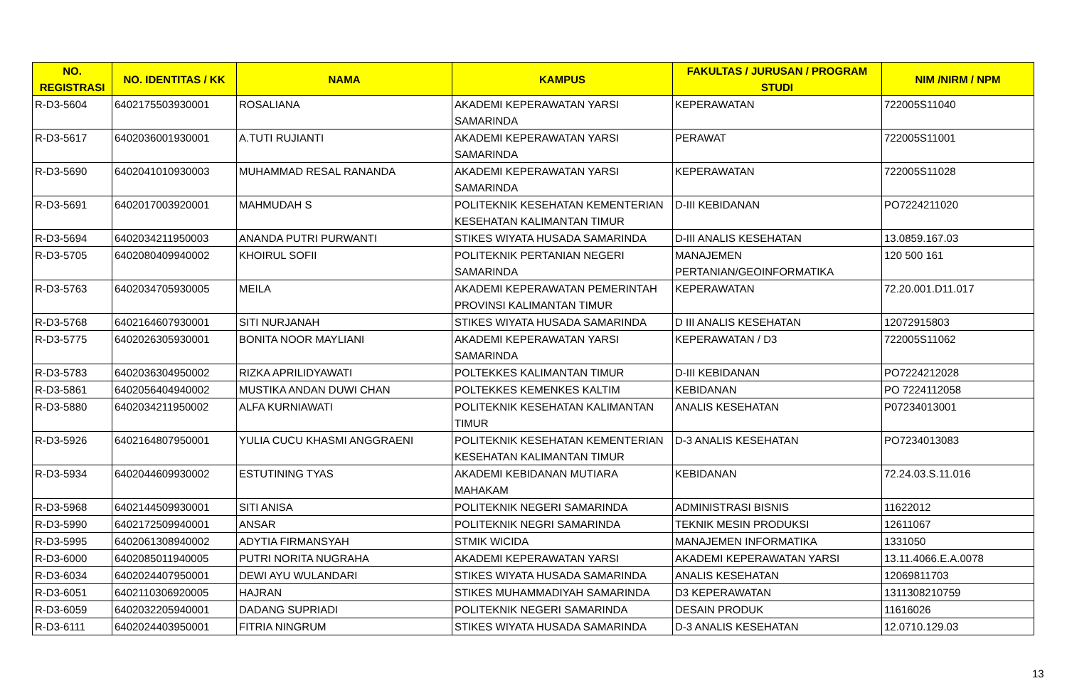| NO. REGISTRASI | NO. IDENTITAS / KK | NAMA | KAMPUS | FAKULTAS / JURUSAN / PROGRAM STUDI | NIM /NIRM / NPM |
| --- | --- | --- | --- | --- | --- |
| R-D3-5604 | 6402175503930001 | ROSALIANA | AKADEMI KEPERAWATAN YARSI SAMARINDA | KEPERAWATAN | 722005S11040 |
| R-D3-5617 | 6402036001930001 | A.TUTI RUJIANTI | AKADEMI KEPERAWATAN YARSI SAMARINDA | PERAWAT | 722005S11001 |
| R-D3-5690 | 6402041010930003 | MUHAMMAD RESAL RANANDA | AKADEMI KEPERAWATAN YARSI SAMARINDA | KEPERAWATAN | 722005S11028 |
| R-D3-5691 | 6402017003920001 | MAHMUDAH S | POLITEKNIK KESEHATAN KEMENTERIAN KESEHATAN KALIMANTAN TIMUR | D-III KEBIDANAN | PO7224211020 |
| R-D3-5694 | 6402034211950003 | ANANDA PUTRI PURWANTI | STIKES WIYATA HUSADA SAMARINDA | D-III ANALIS KESEHATAN | 13.0859.167.03 |
| R-D3-5705 | 6402080409940002 | KHOIRUL SOFII | POLITEKNIK PERTANIAN NEGERI SAMARINDA | MANAJEMEN PERTANIAN/GEOINFORMATIKA | 120 500 161 |
| R-D3-5763 | 6402034705930005 | MEILA | AKADEMI KEPERAWATAN PEMERINTAH PROVINSI KALIMANTAN TIMUR | KEPERAWATAN | 72.20.001.D11.017 |
| R-D3-5768 | 6402164607930001 | SITI NURJANAH | STIKES WIYATA HUSADA SAMARINDA | D III ANALIS KESEHATAN | 12072915803 |
| R-D3-5775 | 6402026305930001 | BONITA NOOR MAYLIANI | AKADEMI KEPERAWATAN YARSI SAMARINDA | KEPERAWATAN / D3 | 722005S11062 |
| R-D3-5783 | 6402036304950002 | RIZKA APRILIDYAWATI | POLTEKKES KALIMANTAN TIMUR | D-III KEBIDANAN | PO7224212028 |
| R-D3-5861 | 6402056404940002 | MUSTIKA ANDAN DUWI CHAN | POLTEKKES KEMENKES KALTIM | KEBIDANAN | PO 7224112058 |
| R-D3-5880 | 6402034211950002 | ALFA KURNIAWATI | POLITEKNIK KESEHATAN KALIMANTAN TIMUR | ANALIS KESEHATAN | P07234013001 |
| R-D3-5926 | 6402164807950001 | YULIA CUCU KHASMI ANGGRAENI | POLITEKNIK KESEHATAN KEMENTERIAN KESEHATAN KALIMANTAN TIMUR | D-3 ANALIS KESEHATAN | PO7234013083 |
| R-D3-5934 | 6402044609930002 | ESTUTINING TYAS | AKADEMI KEBIDANAN MUTIARA MAHAKAM | KEBIDANAN | 72.24.03.S.11.016 |
| R-D3-5968 | 6402144509930001 | SITI ANISA | POLITEKNIK NEGERI SAMARINDA | ADMINISTRASI BISNIS | 11622012 |
| R-D3-5990 | 6402172509940001 | ANSAR | POLITEKNIK NEGRI SAMARINDA | TEKNIK MESIN PRODUKSI | 12611067 |
| R-D3-5995 | 6402061308940002 | ADYTIA FIRMANSYAH | STMIK WICIDA | MANAJEMEN INFORMATIKA | 1331050 |
| R-D3-6000 | 6402085011940005 | PUTRI NORITA NUGRAHA | AKADEMI KEPERAWATAN YARSI | AKADEMI KEPERAWATAN YARSI | 13.11.4066.E.A.0078 |
| R-D3-6034 | 6402024407950001 | DEWI AYU WULANDARI | STIKES WIYATA HUSADA SAMARINDA | ANALIS KESEHATAN | 12069811703 |
| R-D3-6051 | 6402110306920005 | HAJRAN | STIKES MUHAMMADIYAH SAMARINDA | D3 KEPERAWATAN | 1311308210759 |
| R-D3-6059 | 6402032205940001 | DADANG SUPRIADI | POLITEKNIK NEGERI SAMARINDA | DESAIN PRODUK | 11616026 |
| R-D3-6111 | 6402024403950001 | FITRIA NINGRUM | STIKES WIYATA HUSADA SAMARINDA | D-3 ANALIS KESEHATAN | 12.0710.129.03 |
13